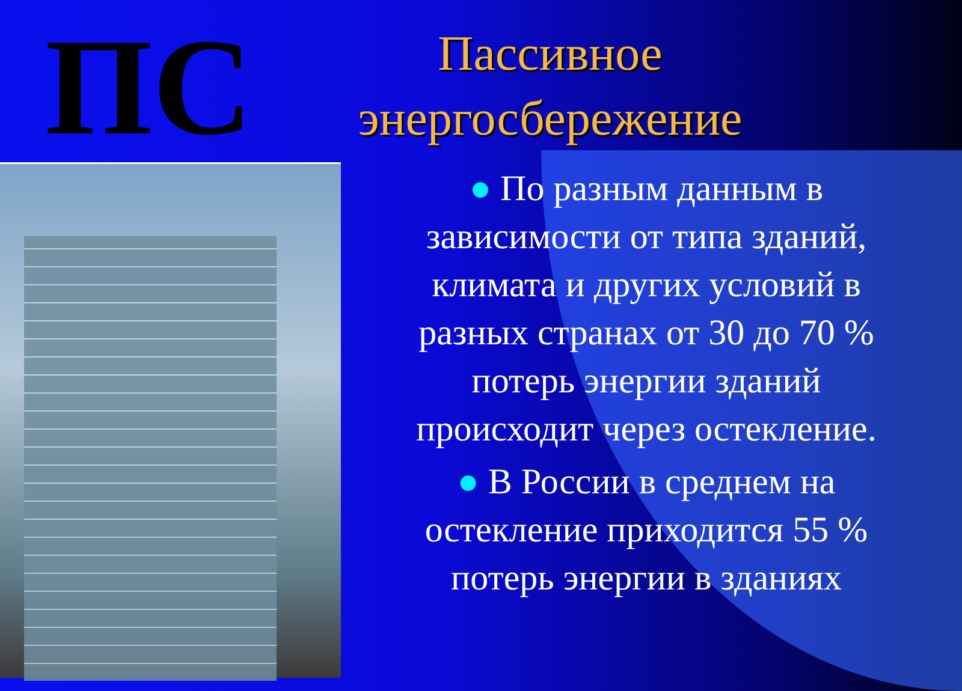ПС
Пассивное энергосбережение
● По разным данным в зависимости от типа зданий, климата и других условий в разных странах от 30 до 70 % потерь энергии зданий происходит через остекление.
● В России в среднем на остекление приходится 55 % потерь энергии в зданиях